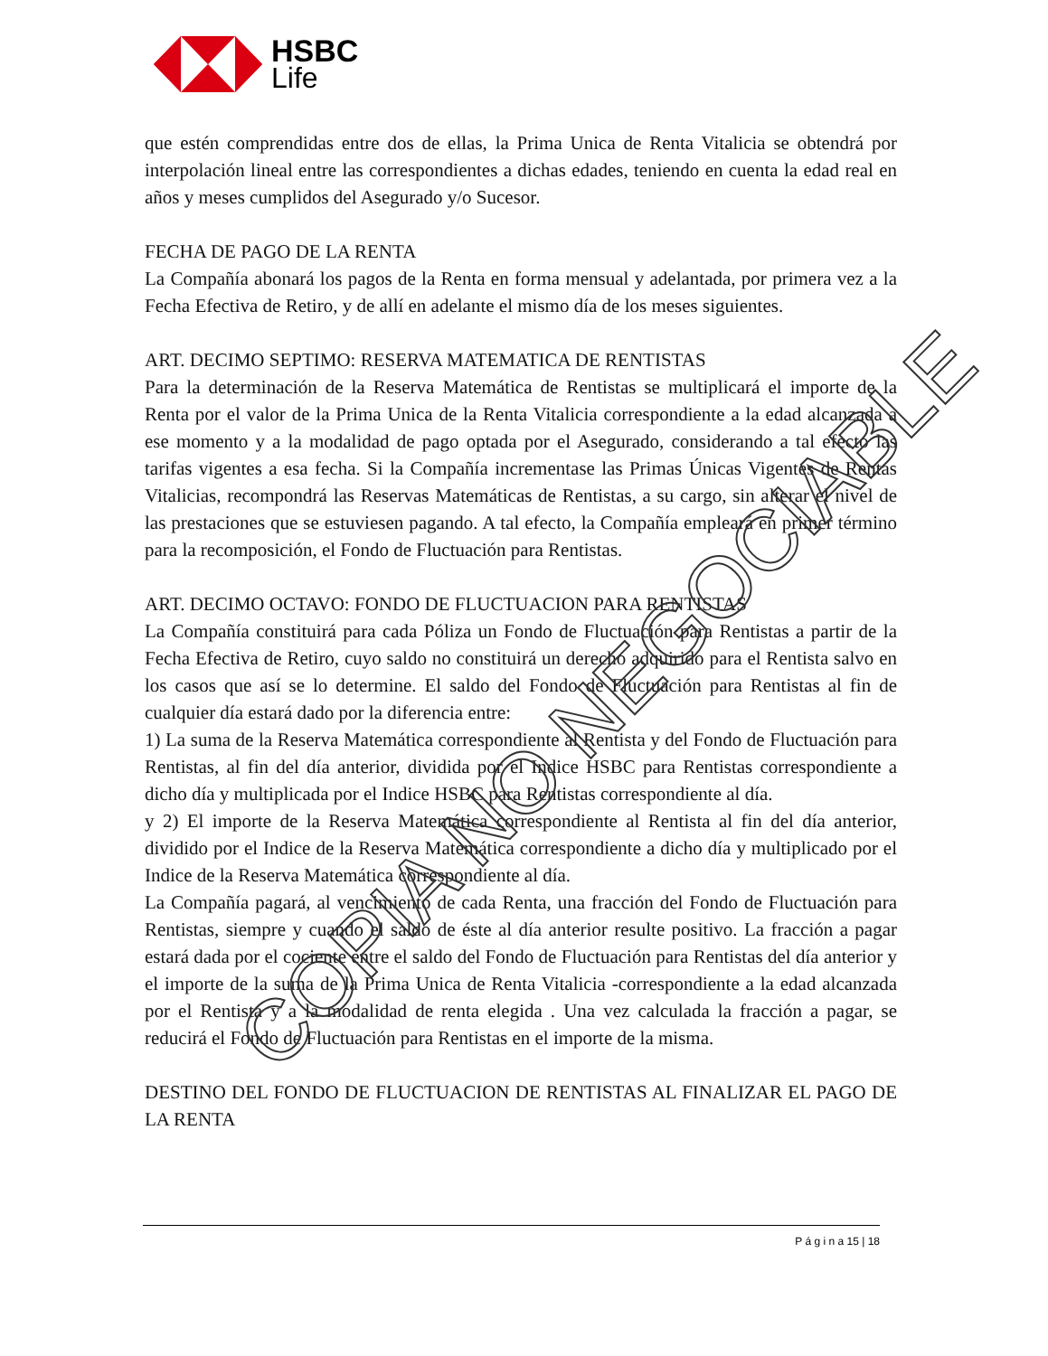HSBC
Life
que estén comprendidas entre dos de ellas, la Prima Unica de Renta Vitalicia se obtendrá por interpolación lineal entre las correspondientes a dichas edades, teniendo en cuenta la edad real en años y meses cumplidos del Asegurado y/o Sucesor.
FECHA DE PAGO DE LA RENTA
La Compañía abonará los pagos de la Renta en forma mensual y adelantada, por primera vez a la Fecha Efectiva de Retiro, y de allí en adelante el mismo día de los meses siguientes.
ART. DECIMO SEPTIMO: RESERVA MATEMATICA DE RENTISTAS
Para la determinación de la Reserva Matemática de Rentistas se multiplicará el importe de la Renta por el valor de la Prima Unica de la Renta Vitalicia correspondiente a la edad alcanzada a ese momento y a la modalidad de pago optada por el Asegurado, considerando a tal efecto las tarifas vigentes a esa fecha. Si la Compañía incrementase las Primas Únicas Vigentes de Rentas Vitalicias, recompondrá las Reservas Matemáticas de Rentistas, a su cargo, sin alterar el nivel de las prestaciones que se estuviesen pagando. A tal efecto, la Compañía empleará en primer término para la recomposición, el Fondo de Fluctuación para Rentistas.
ART. DECIMO OCTAVO: FONDO DE FLUCTUACION PARA RENTISTAS
La Compañía constituirá para cada Póliza un Fondo de Fluctuación para Rentistas a partir de la Fecha Efectiva de Retiro, cuyo saldo no constituirá un derecho adquirido para el Rentista salvo en los casos que así se lo determine. El saldo del Fondo de Fluctuación para Rentistas al fin de cualquier día estará dado por la diferencia entre:
1) La suma de la Reserva Matemática correspondiente al Rentista y del Fondo de Fluctuación para Rentistas, al fin del día anterior, dividida por el Indice HSBC para Rentistas correspondiente a dicho día y multiplicada por el Indice HSBC para Rentistas correspondiente al día.
y 2) El importe de la Reserva Matemática correspondiente al Rentista al fin del día anterior, dividido por el Indice de la Reserva Matemática correspondiente a dicho día y multiplicado por el Indice de la Reserva Matemática correspondiente al día.
La Compañía pagará, al vencimiento de cada Renta, una fracción del Fondo de Fluctuación para Rentistas, siempre y cuando el saldo de éste al día anterior resulte positivo. La fracción a pagar estará dada por el cociente entre el saldo del Fondo de Fluctuación para Rentistas del día anterior y el importe de la suma de la Prima Unica de Renta Vitalicia -correspondiente a la edad alcanzada por el Rentista y a la modalidad de renta elegida . Una vez calculada la fracción a pagar, se reducirá el Fondo de Fluctuación para Rentistas en el importe de la misma.
DESTINO DEL FONDO DE FLUCTUACION DE RENTISTAS AL FINALIZAR EL PAGO DE LA RENTA
P á g i n a 15 | 18
COPIA NO NEGOCIABLE